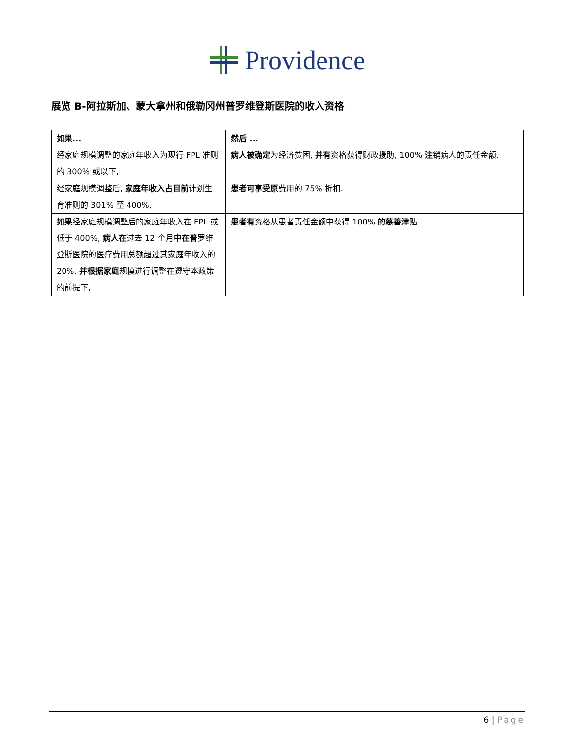Providence
展览 B-阿拉斯加、蒙大拿州和俄勒冈州普罗维登斯医院的收入资格
| 如果... | 然后 ... |
| --- | --- |
| 经家庭规模调整的家庭年收入为现行 FPL 准则的 300% 或以下, | 病人被确定 为经济贫困, 并有 资格获得财政援助, 100% 注 销病人的责任金额. |
| 经家庭规模调整后, 家庭年收入占目前 计划生育准则的 301% 至 400%, | 患者可享受原 费用的 75% 折扣. |
| 如果 经家庭规模调整后的家庭年收入在 FPL 或低于 400%, 病人在 过去 12 个月 中在普 罗维登斯医院的医疗费用总额超过其家庭年收入的 20%, 并根据家庭 规模进行调整在遵守本政策的前提下, | 患者有 资格从患者责任金额中获得 100% 的慈善津 贴. |
6 | Page